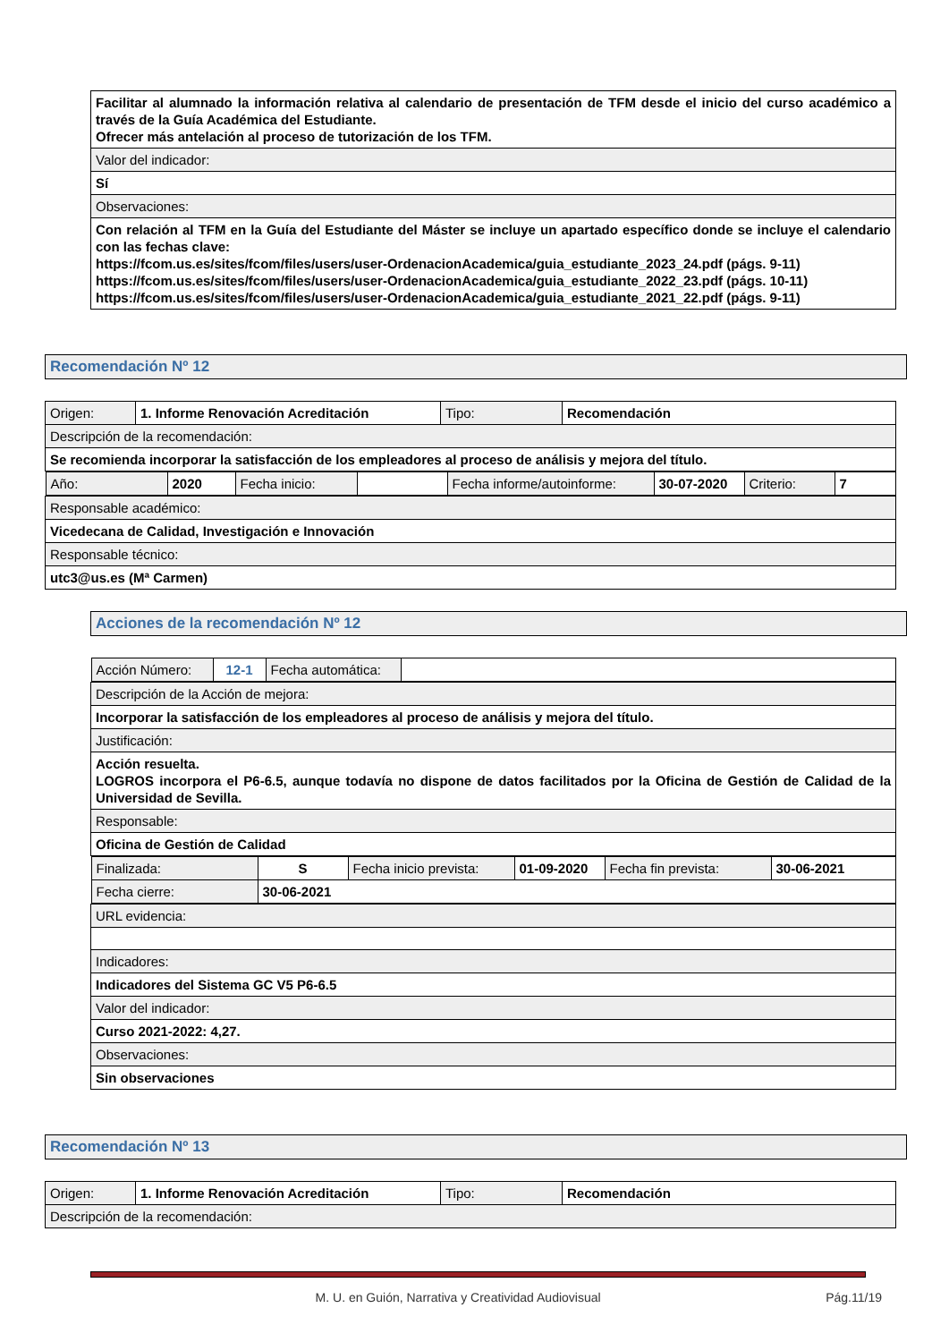| Facilitar al alumnado la información relativa al calendario de presentación de TFM desde el inicio del curso académico a través de la Guía Académica del Estudiante. Ofrecer más antelación al proceso de tutorización de los TFM. |
| Valor del indicador: |
| Sí |
| Observaciones: |
| Con relación al TFM en la Guía del Estudiante del Máster se incluye un apartado específico donde se incluye el calendario con las fechas clave: https://fcom.us.es/sites/fcom/files/users/user-OrdenacionAcademica/guia_estudiante_2023_24.pdf (págs. 9-11) https://fcom.us.es/sites/fcom/files/users/user-OrdenacionAcademica/guia_estudiante_2022_23.pdf (págs. 10-11) https://fcom.us.es/sites/fcom/files/users/user-OrdenacionAcademica/guia_estudiante_2021_22.pdf (págs. 9-11) |
Recomendación Nº 12
| Origen: | 1. Informe Renovación Acreditación | Tipo: | Recomendación |
| Descripción de la recomendación: | | | |
| Se recomienda incorporar la satisfacción de los empleadores al proceso de análisis y mejora del título. | | | |
| / Año: / 2020 / Fecha inicio: / / Fecha informe/autoinforme: / 30-07-2020 / Criterio: / 7 / | | | |
| Responsable académico: | | | |
| Vicedecana de Calidad, Investigación e Innovación | | | |
| Responsable técnico: | | | |
| utc3@us.es (Mª Carmen) | | | |
Acciones de la recomendación Nº 12
| / Acción Número: / 12-1 / Fecha automática: / / |
| Descripción de la Acción de mejora: |
| Incorporar la satisfacción de los empleadores al proceso de análisis y mejora del título. |
| Justificación: |
| Acción resuelta. LOGROS incorpora el P6-6.5, aunque todavía no dispone de datos facilitados por la Oficina de Gestión de Calidad de la Universidad de Sevilla. |
| Responsable: |
| Oficina de Gestión de Calidad |
| / Finalizada: / S / Fecha inicio prevista: / 01-09-2020 / Fecha fin prevista: / 30-06-2021 / / Fecha cierre: / 30-06-2021 / / / / / |
| URL evidencia: |
| Indicadores: |
| Indicadores del Sistema GC V5 P6-6.5 |
| Valor del indicador: |
| Curso 2021-2022: 4,27. |
| Observaciones: |
| Sin observaciones |
Recomendación Nº 13
| Origen: | 1. Informe Renovación Acreditación | Tipo: | Recomendación |
| Descripción de la recomendación: | | | |
M. U. en Guión, Narrativa y Creatividad Audiovisual Pág.11/19